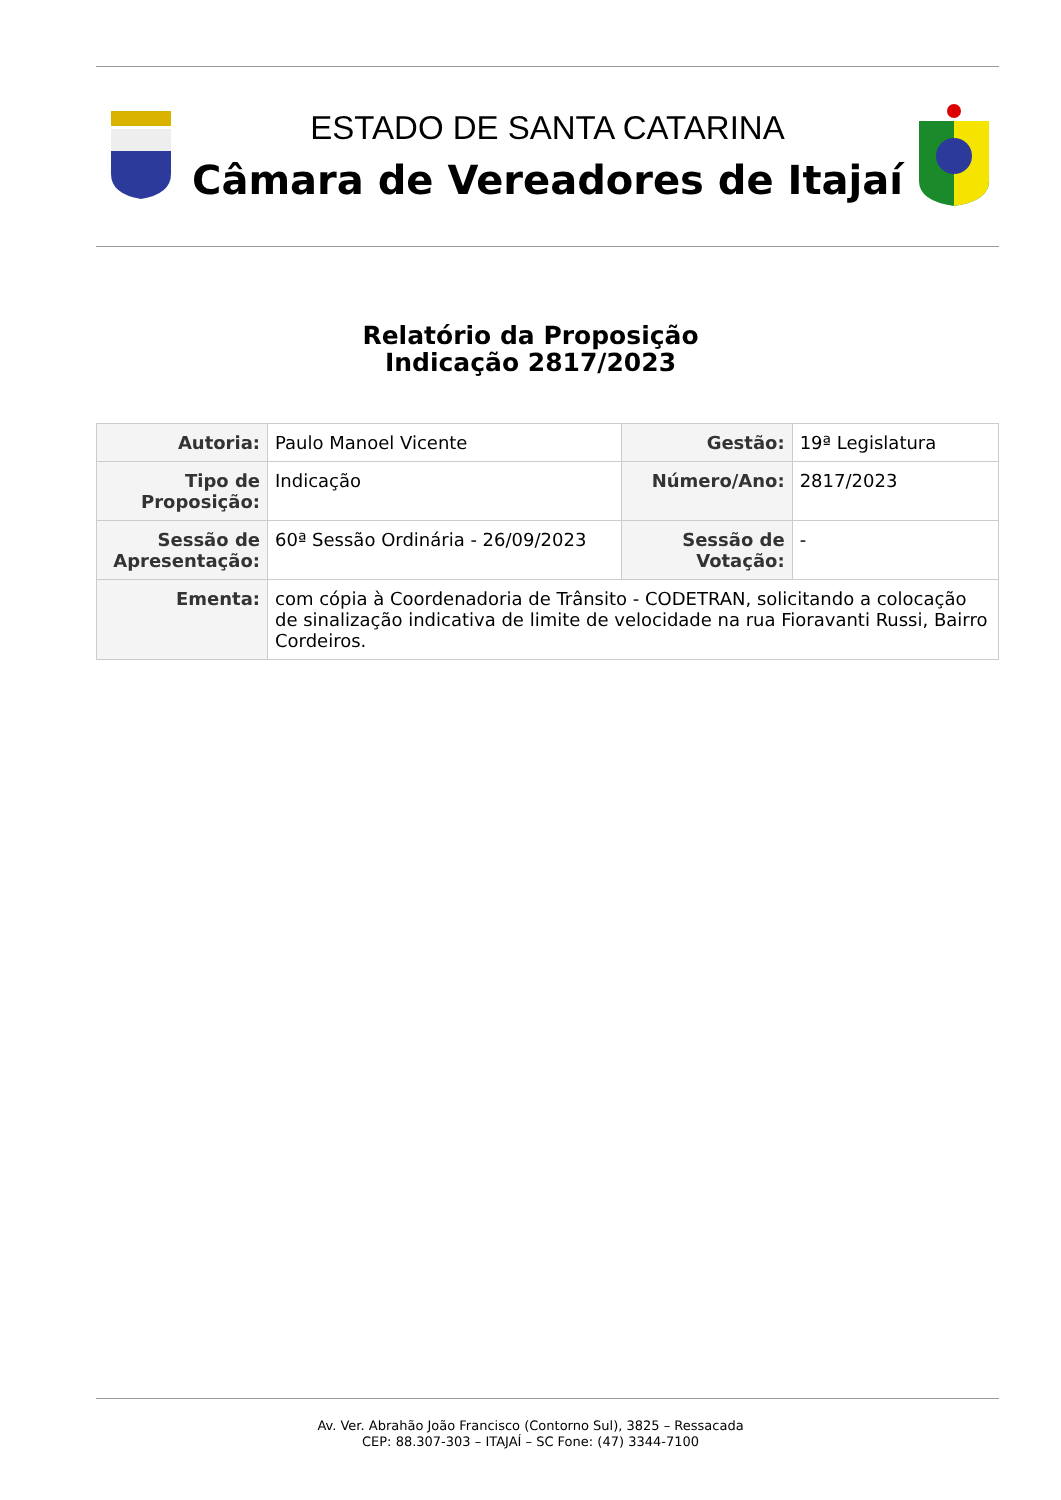ESTADO DE SANTA CATARINA
Câmara de Vereadores de Itajaí
Relatório da Proposição
Indicação 2817/2023
| Autoria: | Paulo Manoel Vicente | Gestão: | 19ª Legislatura |
| Tipo de Proposição: | Indicação | Número/Ano: | 2817/2023 |
| Sessão de Apresentação: | 60ª Sessão Ordinária - 26/09/2023 | Sessão de Votação: | - |
| Ementa: | com cópia à Coordenadoria de Trânsito - CODETRAN, solicitando a colocação de sinalização indicativa de limite de velocidade na rua Fioravanti Russi, Bairro Cordeiros. | | |
Av. Ver. Abrahão João Francisco (Contorno Sul), 3825 – Ressacada
CEP: 88.307-303 – ITAJAÍ – SC Fone: (47) 3344-7100